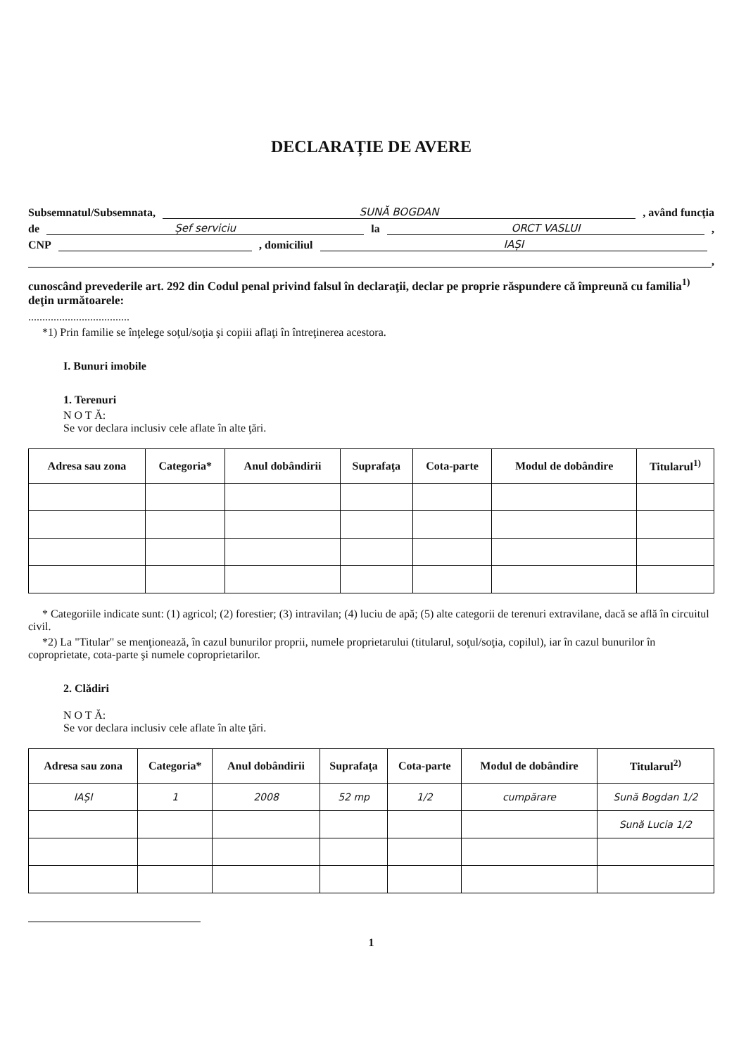DECLARAȚIE DE AVERE
Subsemnatul/Subsemnata, SUNĂ BOGDAN, având funcţia
de Șef serviciu la ORCT VASLUI,
CNP , domiciliul IAȘI
,
cunoscând prevederile art. 292 din Codul penal privind falsul în declaraţii, declar pe proprie răspundere că împreună cu familia<sup>1)</sup> deţin următoarele:
....................................
*1) Prin familie se înţelege soţul/soţia şi copiii aflaţi în întreţinerea acestora.
I. Bunuri imobile
1. Terenuri
N O T Ă:
Se vor declara inclusiv cele aflate în alte ţări.
| Adresa sau zona | Categoria* | Anul dobândirii | Suprafaţa | Cota-parte | Modul de dobândire | Titularul<sup>1)</sup> |
| --- | --- | --- | --- | --- | --- | --- |
* Categoriile indicate sunt: (1) agricol; (2) forestier; (3) intravilan; (4) luciu de apă; (5) alte categorii de terenuri extravilane, dacă se află în circuitul civil.
*2) La "Titular" se menţionează, în cazul bunurilor proprii, numele proprietarului (titularul, soţul/soţia, copilul), iar în cazul bunurilor în coproprietate, cota-parte şi numele coproprietarilor.
2. Clădiri
N O T Ă:
Se vor declara inclusiv cele aflate în alte ţări.
| Adresa sau zona | Categoria* | Anul dobândirii | Suprafaţa | Cota-parte | Modul de dobândire | Titularul<sup>2)</sup> |
| --- | --- | --- | --- | --- | --- | --- |
| IAȘI | 1 | 2008 | 52 mp | 1/2 | cumpărare | Sună Bogdan 1/2 |
| | | | | | | Sună Lucia 1/2 |
1